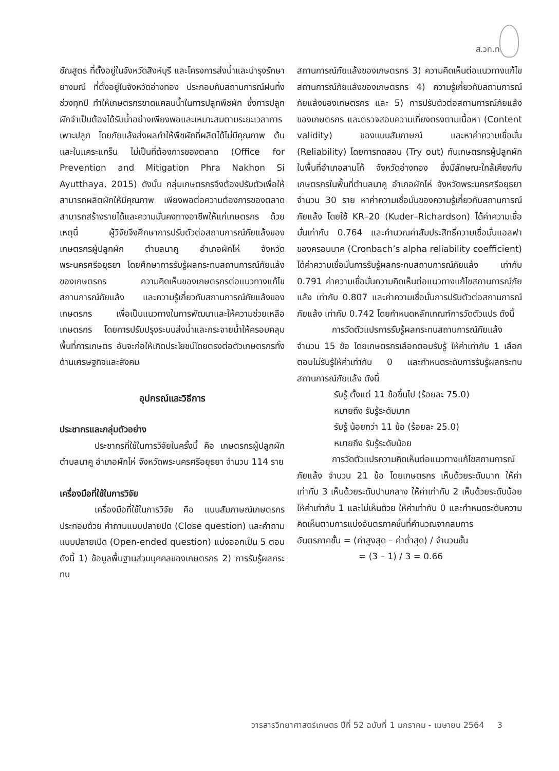ส.วท.ท.
ชัณสูตร ที่ตั้งอยู่ในจังหวัดสิงห์บุรี และโครงการส่งน้ำและบำรุงรักษายางมณี ที่ตั้งอยู่ในจังหวัดอ่างทอง ประกอบกับสถานการณ์ฝนทิ้งช่วงทุกปี ทำให้เกษตรกรขาดแคลนน้ำในการปลูกพืชผัก ซึ่งการปลูกผักจำเป็นต้องได้รับน้ำอย่างเพียงพอและเหมาะสมตามระยะเวลาการเพาะปลูก โดยภัยแล้งส่งผลทำให้พืชผักที่ผลิตได้ไม่มีคุณภาพ ต้นและใบแคระแกร็น ไม่เป็นที่ต้องการของตลาด (Office for Prevention and Mitigation Phra Nakhon Si Ayutthaya, 2015) ดังนั้น กลุ่มเกษตรกรจึงต้องปรับตัวเพื่อให้สามารถผลิตผักให้มีคุณภาพ เพียงพอต่อความต้องการของตลาด สามารถสร้างรายได้และความมั่นคงทางอาชีพให้แก่เกษตรกร ด้วยเหตุนี้ ผู้วิจัยจึงศึกษาการปรับตัวต่อสถานการณ์ภัยแล้งของเกษตรกรผู้ปลูกผัก ตำบลนาคู อำเภอผักไห่ จังหวัดพระนครศรีอยุธยา โดยศึกษาการรับรู้ผลกระทบสถานการณ์ภัยแล้งของเกษตรกร ความคิดเห็นของเกษตรกรต่อแนวทางแก้ไขสถานการณ์ภัยแล้ง และความรู้เกี่ยวกับสถานการณ์ภัยแล้งของเกษตรกร เพื่อเป็นแนวทางในการพัฒนาและให้ความช่วยเหลือเกษตรกร โดยการปรับปรุงระบบส่งน้ำและกระจายน้ำให้ครอบคลุมพื้นที่การเกษตร อันจะก่อให้เกิดประโยชน์โดยตรงต่อตัวเกษตรกรทั้งด้านเศรษฐกิจและสังคม
อุปกรณ์และวิธีการ
ประชากรและกลุ่มตัวอย่าง
ประชากรที่ใช้ในการวิจัยในครั้งนี้ คือ เกษตรกรผู้ปลูกผัก ตำบลนาคู อำเภอผักไห่ จังหวัดพระนครศรีอยุธยา จำนวน 114 ราย
เครื่องมือที่ใช้ในการวิจัย
เครื่องมือที่ใช้ในการวิจัย คือ แบบสัมภาษณ์เกษตรกร ประกอบด้วย คำถามแบบปลายปิด (Close question) และคำถามแบบปลายเปิด (Open-ended question) แบ่งออกเป็น 5 ตอน ดังนี้ 1) ข้อมูลพื้นฐานส่วนบุคคลของเกษตรกร 2) การรับรู้ผลกระทบ
สถานการณ์ภัยแล้งของเกษตรกร 3) ความคิดเห็นต่อแนวทางแก้ไขสถานการณ์ภัยแล้งของเกษตรกร 4) ความรู้เกี่ยวกับสถานการณ์ภัยแล้งของเกษตรกร และ 5) การปรับตัวต่อสถานการณ์ภัยแล้งของเกษตรกร และตรวจสอบความเที่ยงตรงตามเนื้อหา (Content validity) ของแบบสัมภาษณ์ และหาค่าความเชื่อมั่น (Reliability) โดยการทดสอบ (Try out) กับเกษตรกรผู้ปลูกผักในพื้นที่อำเภอสามโก้ จังหวัดอ่างทอง ซึ่งมีลักษณะใกล้เคียงกับเกษตรกรในพื้นที่ตำบลนาคู อำเภอผักไห่ จังหวัดพระนครศรีอยุธยา จำนวน 30 ราย หาค่าความเชื่อมั่นของความรู้เกี่ยวกับสถานการณ์ภัยแล้ง โดยใช้ KR–20 (Kuder–Richardson) ได้ค่าความเชื่อมั่นเท่ากับ 0.764 และคำนวณค่าสัมประสิทธิ์ความเชื่อมั่นแอลฟาของครอนบาค (Cronbach’s alpha reliability coefficient) ได้ค่าความเชื่อมั่นการรับรู้ผลกระทบสถานการณ์ภัยแล้ง เท่ากับ 0.791 ค่าความเชื่อมั่นความคิดเห็นต่อแนวทางแก้ไขสถานการณ์ภัยแล้ง เท่ากับ 0.807 และค่าความเชื่อมั่นการปรับตัวต่อสถานการณ์ภัยแล้ง เท่ากับ 0.742 โดยกำหนดหลักเกณฑ์การวัดตัวแปร ดังนี้
การวัดตัวแปรการรับรู้ผลกระทบสถานการณ์ภัยแล้ง จำนวน 15 ข้อ โดยเกษตรกรเลือกตอบรับรู้ ให้ค่าเท่ากับ 1 เลือกตอบไม่รับรู้ให้ค่าเท่ากับ 0 และกำหนดระดับการรับรู้ผลกระทบสถานการณ์ภัยแล้ง ดังนี้
รับรู้ ตั้งแต่ 11 ข้อขึ้นไป (ร้อยละ 75.0)
หมายถึง รับรู้ระดับมาก
รับรู้ น้อยกว่า 11 ข้อ (ร้อยละ 25.0)
หมายถึง รับรู้ระดับน้อย
การวัดตัวแปรความคิดเห็นต่อแนวทางแก้ไขสถานการณ์ภัยแล้ง จำนวน 21 ข้อ โดยเกษตรกร เห็นด้วยระดับมาก ให้ค่าเท่ากับ 3 เห็นด้วยระดับปานกลาง ให้ค่าเท่ากับ 2 เห็นด้วยระดับน้อย ให้ค่าเท่ากับ 1 และไม่เห็นด้วย ให้ค่าเท่ากับ 0 และกำหนดระดับความคิดเห็นตามการแบ่งอันตรภาคชั้นที่คำนวณจากสมการ
อันตรภาคชั้น = (ค่าสูงสุด – ค่าต่ำสุด) / จำนวนชั้น
= (3 – 1) / 3 = 0.66
วารสารวิทยาศาสตร์เกษตร ปีที่ 52 ฉบับที่ 1 มกราคม - เมษายน 2564 3